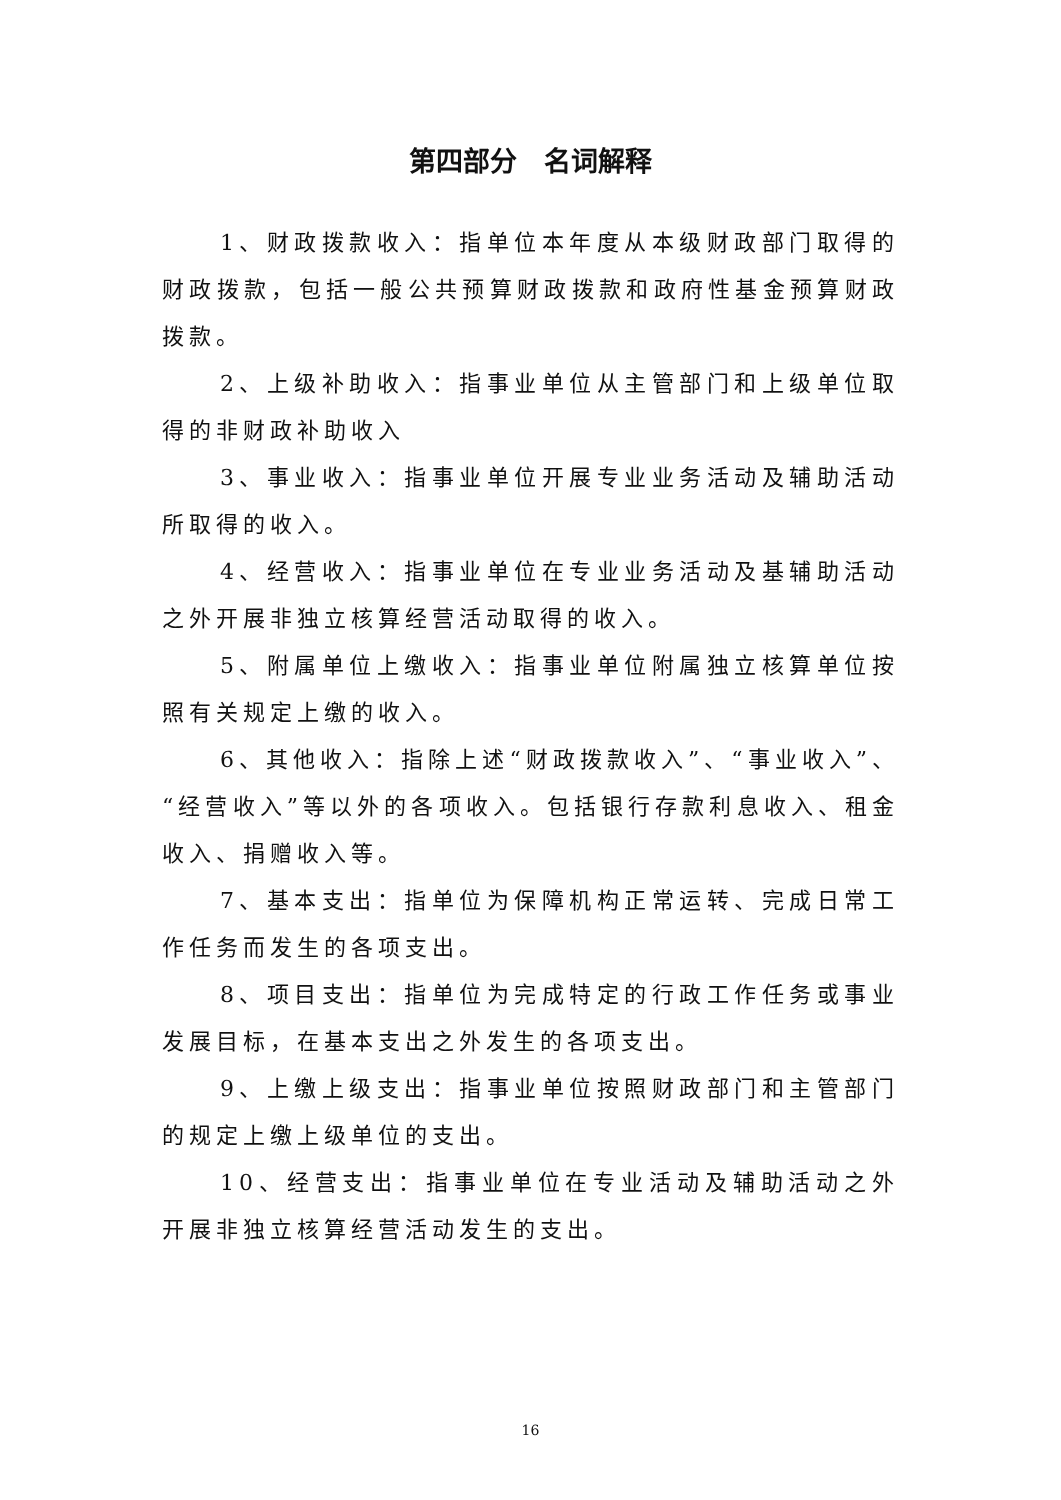第四部分　名词解释
1、财政拨款收入：指单位本年度从本级财政部门取得的财政拨款，包括一般公共预算财政拨款和政府性基金预算财政拨款。
2、上级补助收入：指事业单位从主管部门和上级单位取得的非财政补助收入
3、事业收入：指事业单位开展专业业务活动及辅助活动所取得的收入。
4、经营收入：指事业单位在专业业务活动及基辅助活动之外开展非独立核算经营活动取得的收入。
5、附属单位上缴收入：指事业单位附属独立核算单位按照有关规定上缴的收入。
6、其他收入：指除上述“财政拨款收入”、“事业收入”、“经营收入”等以外的各项收入。包括银行存款利息收入、租金收入、捐赠收入等。
7、基本支出：指单位为保障机构正常运转、完成日常工作任务而发生的各项支出。
8、项目支出：指单位为完成特定的行政工作任务或事业发展目标，在基本支出之外发生的各项支出。
9、上缴上级支出：指事业单位按照财政部门和主管部门的规定上缴上级单位的支出。
10、经营支出：指事业单位在专业活动及辅助活动之外开展非独立核算经营活动发生的支出。
16